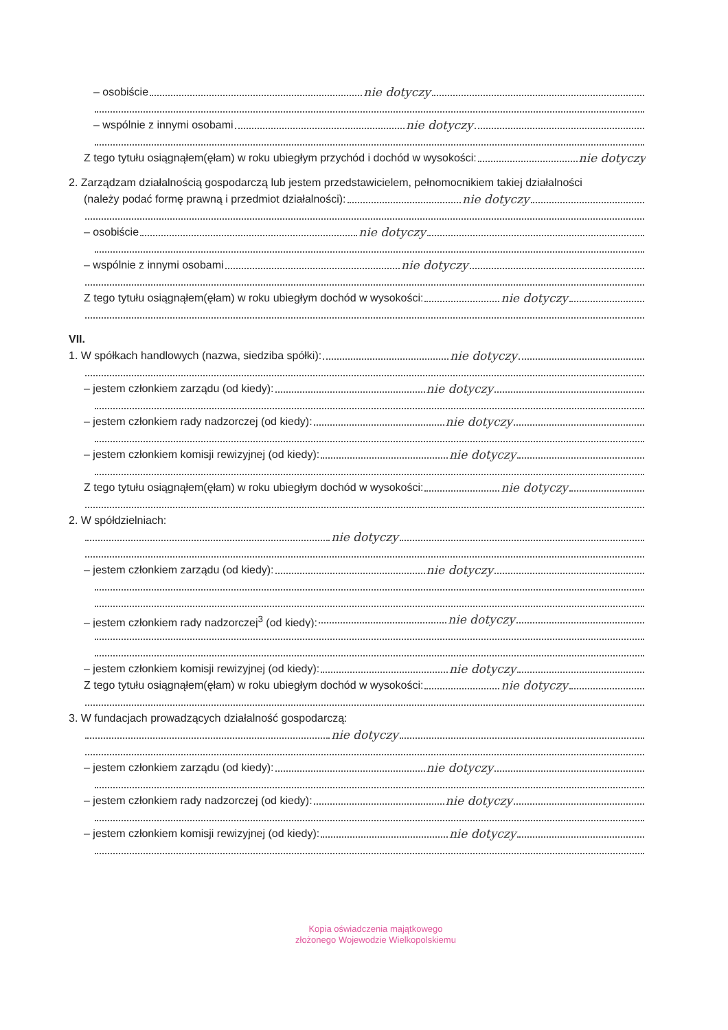– osobiście nie dotyczy
– wspólnie z innymi osobami nie dotyczy
Z tego tytułu osiągnąłem(ęłam) w roku ubiegłym przychód i dochód w wysokości: nie dotyczy
2. Zarządzam działalnością gospodarczą lub jestem przedstawicielem, pełnomocnikiem takiej działalności
(należy podać formę prawną i przedmiot działalności): nie dotyczy
– osobiście nie dotyczy
– wspólnie z innymi osobami nie dotyczy
Z tego tytułu osiągnąłem(ęłam) w roku ubiegłym dochód w wysokości: nie dotyczy
VII.
1. W spółkach handlowych (nazwa, siedziba spółki): nie dotyczy
– jestem członkiem zarządu (od kiedy): nie dotyczy
– jestem członkiem rady nadzorczej (od kiedy): nie dotyczy
– jestem członkiem komisji rewizyjnej (od kiedy): nie dotyczy
Z tego tytułu osiągnąłem(ęłam) w roku ubiegłym dochód w wysokości: nie dotyczy
2. W spółdzielniach:
nie dotyczy
– jestem członkiem zarządu (od kiedy): nie dotyczy
– jestem członkiem rady nadzorczej<sup>3</sup> (od kiedy): nie dotyczy
– jestem członkiem komisji rewizyjnej (od kiedy): nie dotyczy
Z tego tytułu osiągnąłem(ęłam) w roku ubiegłym dochód w wysokości: nie dotyczy
3. W fundacjach prowadzących działalność gospodarczą:
nie dotyczy
– jestem członkiem zarządu (od kiedy): nie dotyczy
– jestem członkiem rady nadzorczej (od kiedy): nie dotyczy
– jestem członkiem komisji rewizyjnej (od kiedy): nie dotyczy
Kopia oświadczenia majątkowego
złożonego Wojewodzie Wielkopolskiemu